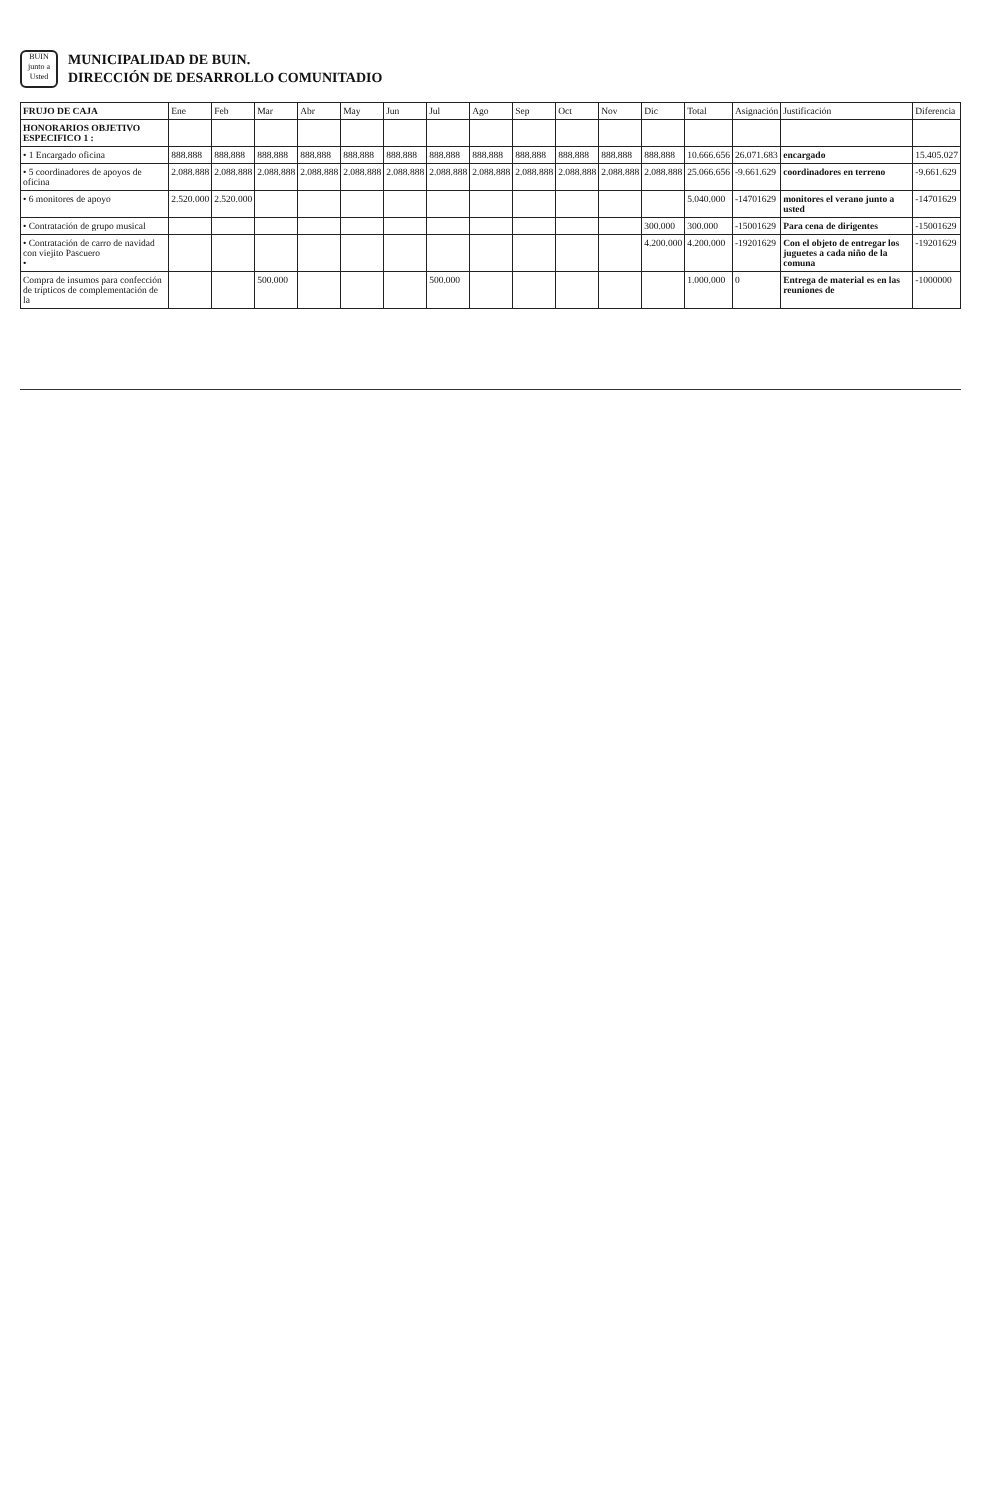BUIN
junto a Usted
MUNICIPALIDAD DE BUIN.
DIRECCIÓN DE DESARROLLO COMUNITADIO
| FRUJO DE CAJA | Ene | Feb | Mar | Abr | May | Jun | Jul | Ago | Sep | Oct | Nov | Dic | Total | Asignación | Justificación | Diferencia |
| --- | --- | --- | --- | --- | --- | --- | --- | --- | --- | --- | --- | --- | --- | --- | --- | --- |
| HONORARIOS OBJETIVO ESPECIFICO 1 : | | | | | | | | | | | | | | | | |
| • 1 Encargado oficina | 888.888 | 888.888 | 888.888 | 888.888 | 888.888 | 888.888 | 888.888 | 888.888 | 888.888 | 888.888 | 888.888 | 888.888 | 10.666.656 | 26.071.683 | encargado | 15.405.027 |
| • 5 coordinadores de apoyos de oficina | 2.088.888 | 2.088.888 | 2.088.888 | 2.088.888 | 2.088.888 | 2.088.888 | 2.088.888 | 2.088.888 | 2.088.888 | 2.088.888 | 2.088.888 | 2.088.888 | 25.066.656 | -9.661.629 | coordinadores en terreno | -9.661.629 |
| • 6 monitores de apoyo | 2.520.000 | 2.520.000 | | | | | | | | | | | 5.040.000 | -14701629 | monitores el verano junto a usted | -14701629 |
| • Contratación de grupo musical | | | | | | | | | | | | 300.000 | 300.000 | -15001629 | Para cena de dirigentes | -15001629 |
| • Contratación de carro de navidad con viejito Pascuero • | | | | | | | | | | | | 4.200.000 | 4.200.000 | -19201629 | Con el objeto de entregar los juguetes a cada niño de la comuna | -19201629 |
| Compra de insumos para confección de trípticos de complementación de la | | | 500.000 | | | | 500.000 | | | | | | 1.000.000 | 0 | Entrega de material es en las reuniones de | -1000000 |